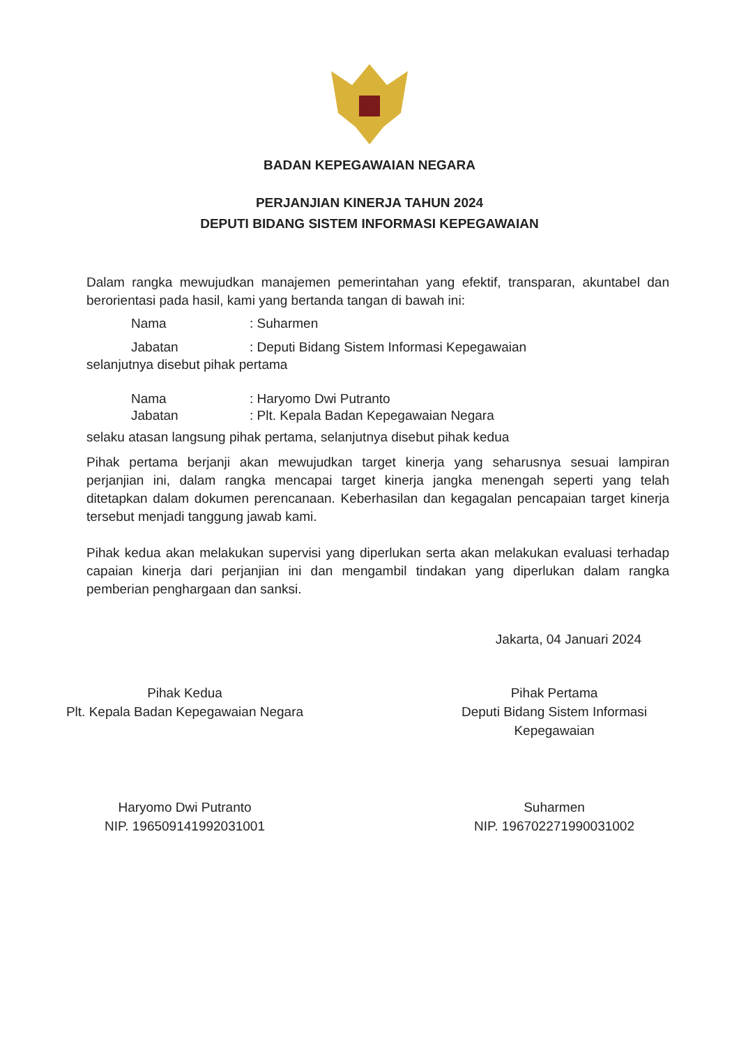BADAN KEPEGAWAIAN NEGARA
PERJANJIAN KINERJA TAHUN 2024
DEPUTI BIDANG SISTEM INFORMASI KEPEGAWAIAN
Dalam rangka mewujudkan manajemen pemerintahan yang efektif, transparan, akuntabel dan berorientasi pada hasil, kami yang bertanda tangan di bawah ini:
Nama: Suharmen
Jabatan: Deputi Bidang Sistem Informasi Kepegawaian
selanjutnya disebut pihak pertama
Nama: Haryomo Dwi Putranto
Jabatan: Plt. Kepala Badan Kepegawaian Negara
selaku atasan langsung pihak pertama, selanjutnya disebut pihak kedua
Pihak pertama berjanji akan mewujudkan target kinerja yang seharusnya sesuai lampiran perjanjian ini, dalam rangka mencapai target kinerja jangka menengah seperti yang telah ditetapkan dalam dokumen perencanaan. Keberhasilan dan kegagalan pencapaian target kinerja tersebut menjadi tanggung jawab kami.
Pihak kedua akan melakukan supervisi yang diperlukan serta akan melakukan evaluasi terhadap capaian kinerja dari perjanjian ini dan mengambil tindakan yang diperlukan dalam rangka pemberian penghargaan dan sanksi.
Jakarta, 04 Januari 2024
Pihak Kedua
Plt. Kepala Badan Kepegawaian Negara
Haryomo Dwi Putranto
NIP. 196509141992031001
Pihak Pertama
Deputi Bidang Sistem Informasi
Kepegawaian
Suharmen
NIP. 196702271990031002